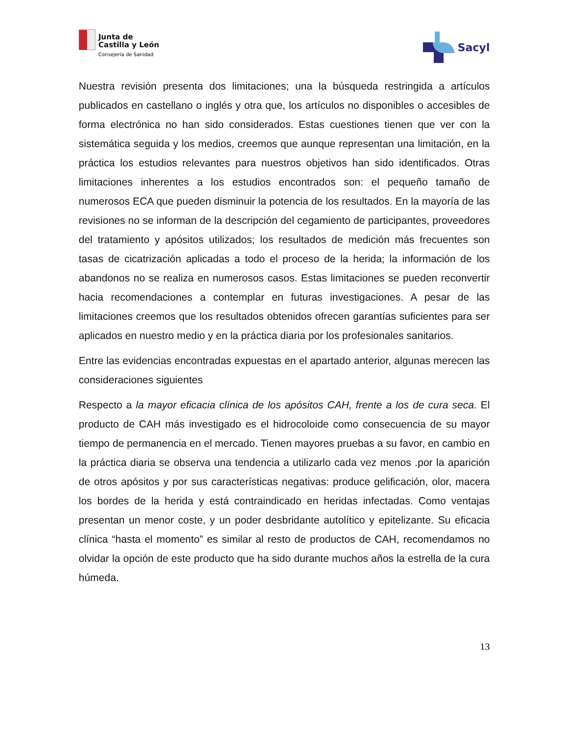Junta de
Castilla y León
Consejería de Sanidad
Sacyl
Nuestra revisión presenta dos limitaciones; una la búsqueda restringida a artículos publicados en castellano o inglés y otra que, los artículos no disponibles o accesibles de forma electrónica no han sido considerados. Estas cuestiones tienen que ver con la sistemática seguida y los medios, creemos que aunque representan una limitación, en la práctica los estudios relevantes para nuestros objetivos han sido identificados. Otras limitaciones inherentes a los estudios encontrados son: el pequeño tamaño de numerosos ECA que pueden disminuir la potencia de los resultados. En la mayoría de las revisiones no se informan de la descripción del cegamiento de participantes, proveedores del tratamiento y apósitos utilizados; los resultados de medición más frecuentes son tasas de cicatrización aplicadas a todo el proceso de la herida; la información de los abandonos no se realiza en numerosos casos. Estas limitaciones se pueden reconvertir hacia recomendaciones a contemplar en futuras investigaciones. A pesar de las limitaciones creemos que los resultados obtenidos ofrecen garantías suficientes para ser aplicados en nuestro medio y en la práctica diaria por los profesionales sanitarios.
Entre las evidencias encontradas expuestas en el apartado anterior, algunas merecen las consideraciones siguientes
Respecto a la mayor eficacia clínica de los apósitos CAH, frente a los de cura seca. El producto de CAH más investigado es el hidrocoloide como consecuencia de su mayor tiempo de permanencia en el mercado. Tienen mayores pruebas a su favor, en cambio en la práctica diaria se observa una tendencia a utilizarlo cada vez menos .por la aparición de otros apósitos y por sus características negativas: produce gelificación, olor, macera los bordes de la herida y está contraindicado en heridas infectadas. Como ventajas presentan un menor coste, y un poder desbridante autolítico y epitelizante. Su eficacia clínica “hasta el momento” es similar al resto de productos de CAH, recomendamos no olvidar la opción de este producto que ha sido durante muchos años la estrella de la cura húmeda.
13